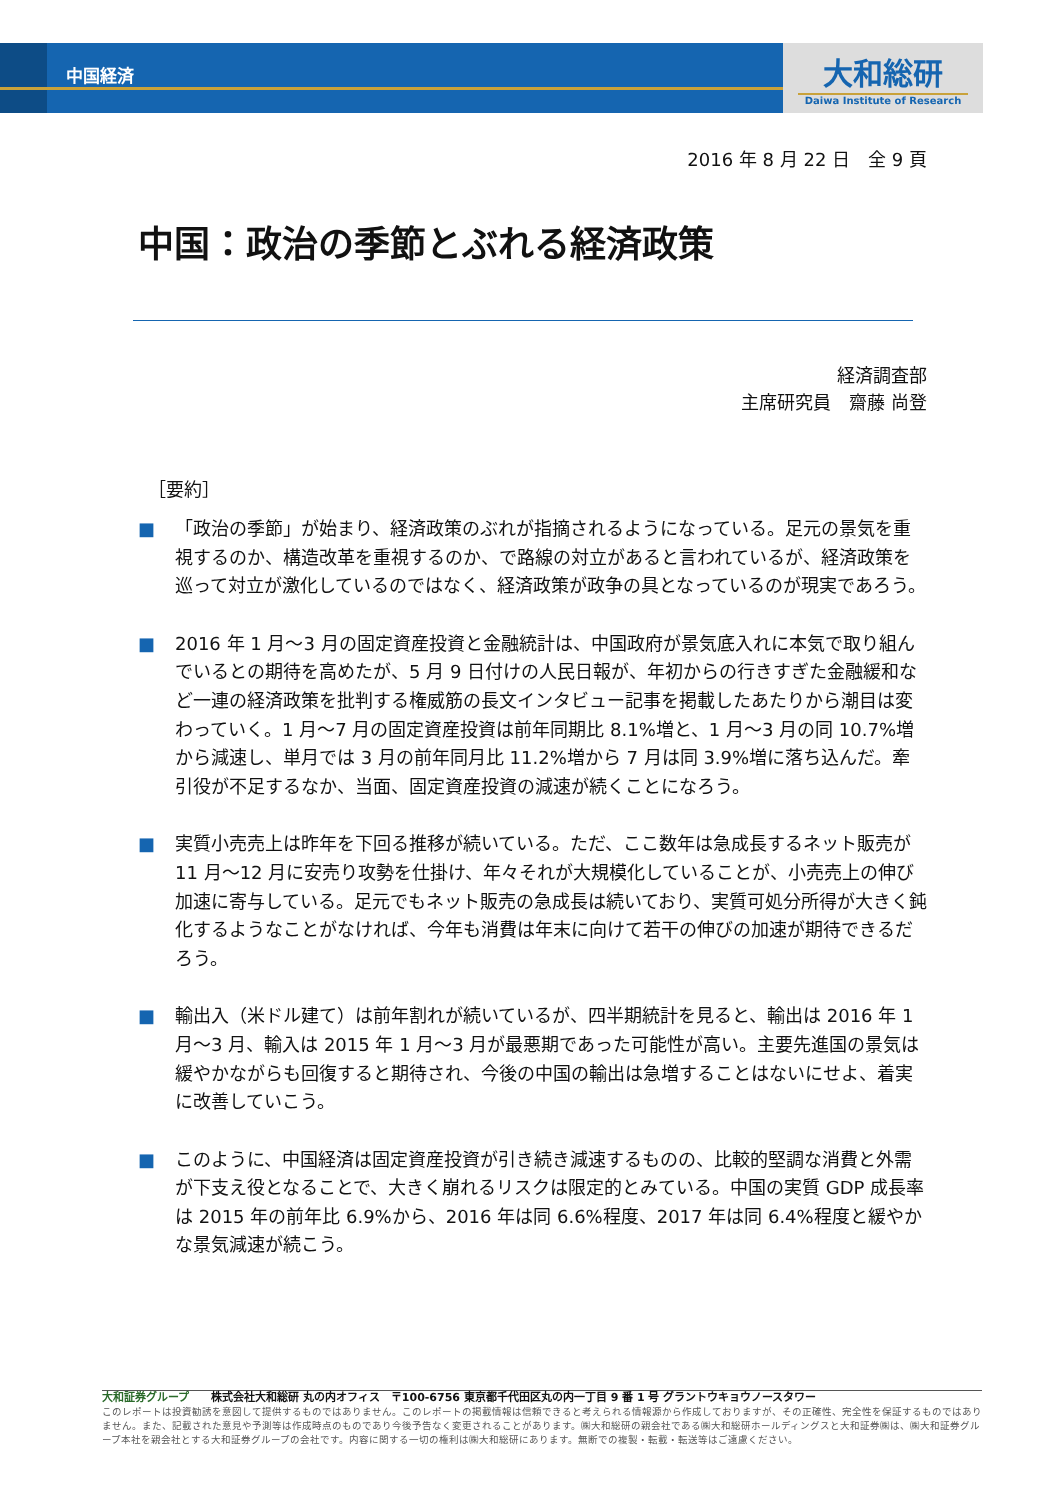中国経済
大和総研
Daiwa Institute of Research
2016 年 8 月 22 日　全 9 頁
中国：政治の季節とぶれる経済政策
経済調査部
主席研究員　齋藤 尚登
［要約］
■ 「政治の季節」が始まり、経済政策のぶれが指摘されるようになっている。足元の景気を重視するのか、構造改革を重視するのか、で路線の対立があると言われているが、経済政策を巡って対立が激化しているのではなく、経済政策が政争の具となっているのが現実であろう。
■ 2016 年 1 月～3 月の固定資産投資と金融統計は、中国政府が景気底入れに本気で取り組んでいるとの期待を高めたが、5 月 9 日付けの人民日報が、年初からの行きすぎた金融緩和など一連の経済政策を批判する権威筋の長文インタビュー記事を掲載したあたりから潮目は変わっていく。1 月～7 月の固定資産投資は前年同期比 8.1%増と、1 月～3 月の同 10.7%増から減速し、単月では 3 月の前年同月比 11.2%増から 7 月は同 3.9%増に落ち込んだ。牽引役が不足するなか、当面、固定資産投資の減速が続くことになろう。
■ 実質小売売上は昨年を下回る推移が続いている。ただ、ここ数年は急成長するネット販売が 11 月～12 月に安売り攻勢を仕掛け、年々それが大規模化していることが、小売売上の伸び加速に寄与している。足元でもネット販売の急成長は続いており、実質可処分所得が大きく鈍化するようなことがなければ、今年も消費は年末に向けて若干の伸びの加速が期待できるだろう。
■ 輸出入（米ドル建て）は前年割れが続いているが、四半期統計を見ると、輸出は 2016 年 1 月～3 月、輸入は 2015 年 1 月～3 月が最悪期であった可能性が高い。主要先進国の景気は緩やかながらも回復すると期待され、今後の中国の輸出は急増することはないにせよ、着実に改善していこう。
■ このように、中国経済は固定資産投資が引き続き減速するものの、比較的堅調な消費と外需が下支え役となることで、大きく崩れるリスクは限定的とみている。中国の実質 GDP 成長率は 2015 年の前年比 6.9%から、2016 年は同 6.6%程度、2017 年は同 6.4%程度と緩やかな景気減速が続こう。
大和証券グループ　　株式会社大和総研 丸の内オフィス　〒100-6756 東京都千代田区丸の内一丁目 9 番 1 号 グラントウキョウノースタワー
このレポートは投資勧誘を意図して提供するものではありません。このレポートの掲載情報は信頼できると考えられる情報源から作成しておりますが、その正確性、完全性を保証するものではありません。また、記載された意見や予測等は作成時点のものであり今後予告なく変更されることがあります。㈱大和総研の親会社である㈱大和総研ホールディングスと大和証券㈱は、㈱大和証券グループ本社を親会社とする大和証券グループの会社です。内容に関する一切の権利は㈱大和総研にあります。無断での複製・転載・転送等はご遠慮ください。